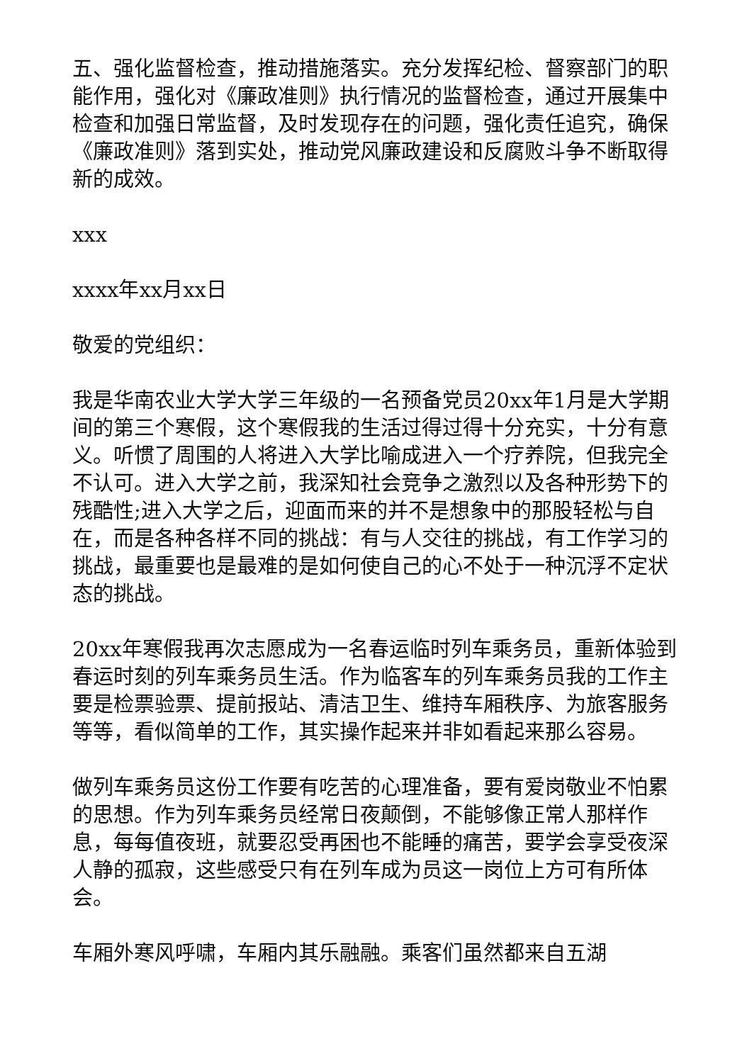五、强化监督检查，推动措施落实。充分发挥纪检、督察部门的职能作用，强化对《廉政准则》执行情况的监督检查，通过开展集中检查和加强日常监督，及时发现存在的问题，强化责任追究，确保《廉政准则》落到实处，推动党风廉政建设和反腐败斗争不断取得新的成效。
xxx
xxxx年xx月xx日
敬爱的党组织：
我是华南农业大学大学三年级的一名预备党员20xx年1月是大学期间的第三个寒假，这个寒假我的生活过得过得十分充实，十分有意义。听惯了周围的人将进入大学比喻成进入一个疗养院，但我完全不认可。进入大学之前，我深知社会竞争之激烈以及各种形势下的残酷性;进入大学之后，迎面而来的并不是想象中的那股轻松与自在，而是各种各样不同的挑战：有与人交往的挑战，有工作学习的挑战，最重要也是最难的是如何使自己的心不处于一种沉浮不定状态的挑战。
20xx年寒假我再次志愿成为一名春运临时列车乘务员，重新体验到春运时刻的列车乘务员生活。作为临客车的列车乘务员我的工作主要是检票验票、提前报站、清洁卫生、维持车厢秩序、为旅客服务等等，看似简单的工作，其实操作起来并非如看起来那么容易。
做列车乘务员这份工作要有吃苦的心理准备，要有爱岗敬业不怕累的思想。作为列车乘务员经常日夜颠倒，不能够像正常人那样作息，每每值夜班，就要忍受再困也不能睡的痛苦，要学会享受夜深人静的孤寂，这些感受只有在列车成为员这一岗位上方可有所体会。
车厢外寒风呼啸，车厢内其乐融融。乘客们虽然都来自五湖